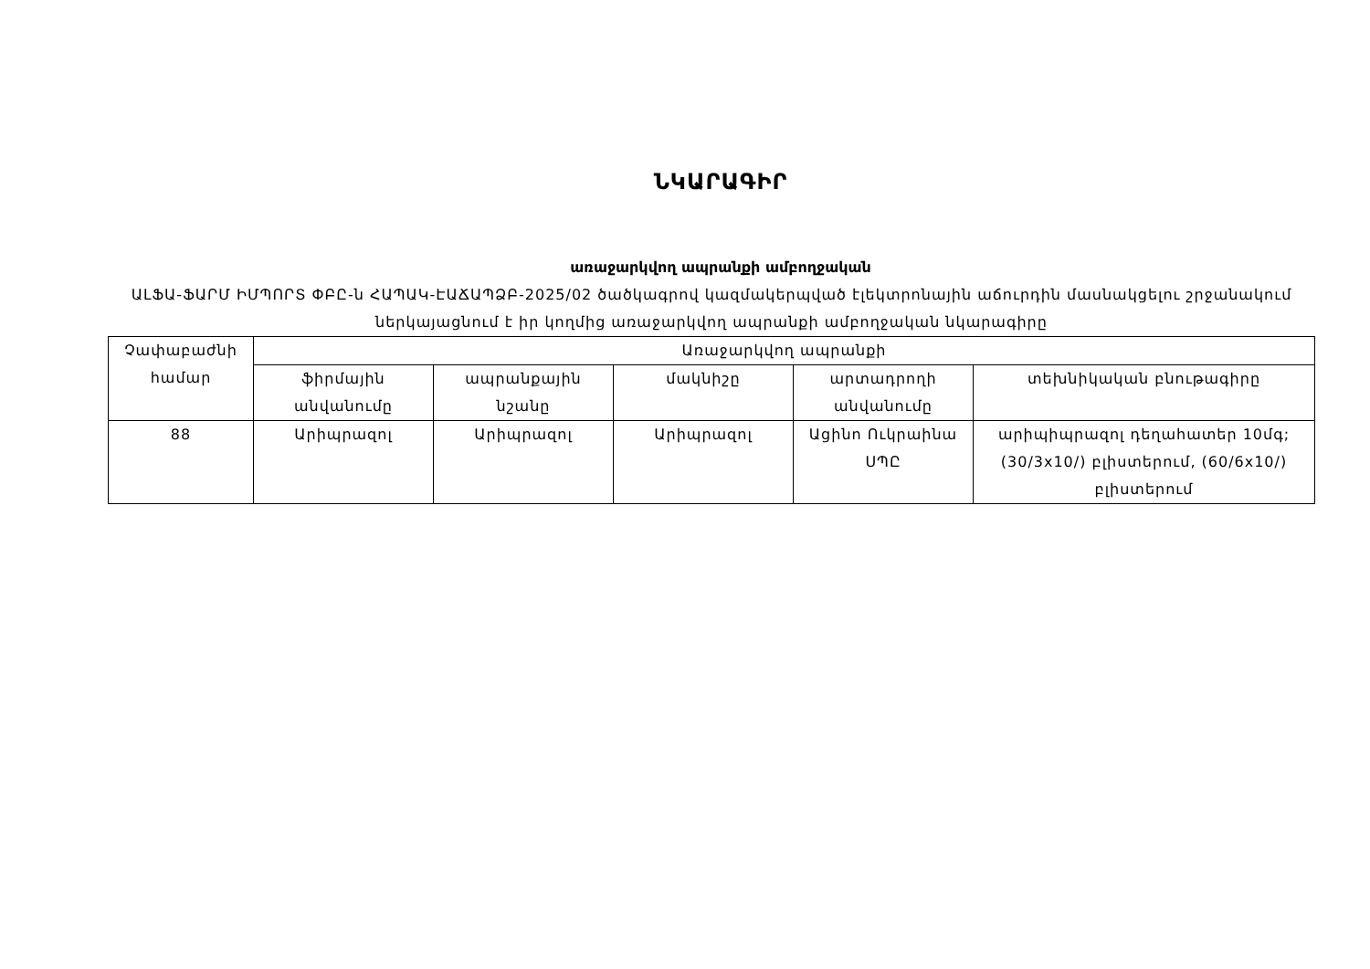ՆԿԱՐԱԳԻՐ
առաջարկվող ապրանքի ամբողջական
ԱԼՖԱ-ՖԱՐՄ ԻՄՊՈՐՏ ՓԲԸ-ն ՀԱՊԱԿ-ԷԱՃԱՊՁԲ-2025/02 ծածկագրով կազմակերպված էլեկտրոնային աճուրդին մասնակցելու շրջանակում ներկայացնում է իր կողմից առաջարկվող ապրանքի ամբողջական նկարագիրը
| Չափաբաժնի համար | Առաջարկվող ապրանքի | | | | |
| --- | --- | --- | --- | --- | --- |
| | ֆիրմային անվանումը | ապրանքային նշանը | մակնիշը | արտադրողի անվանումը | տեխնիկական բնութագիրը |
| 88 | Արիպրազոլ | Արիպրազոլ | Արիպրազոլ | Ացինո Ուկրաինա ՍՊԸ | արիպիպրազոլ դեղահատեր 10մգ; (30/3x10/) բլիստերում, (60/6x10/) բլիստերում |